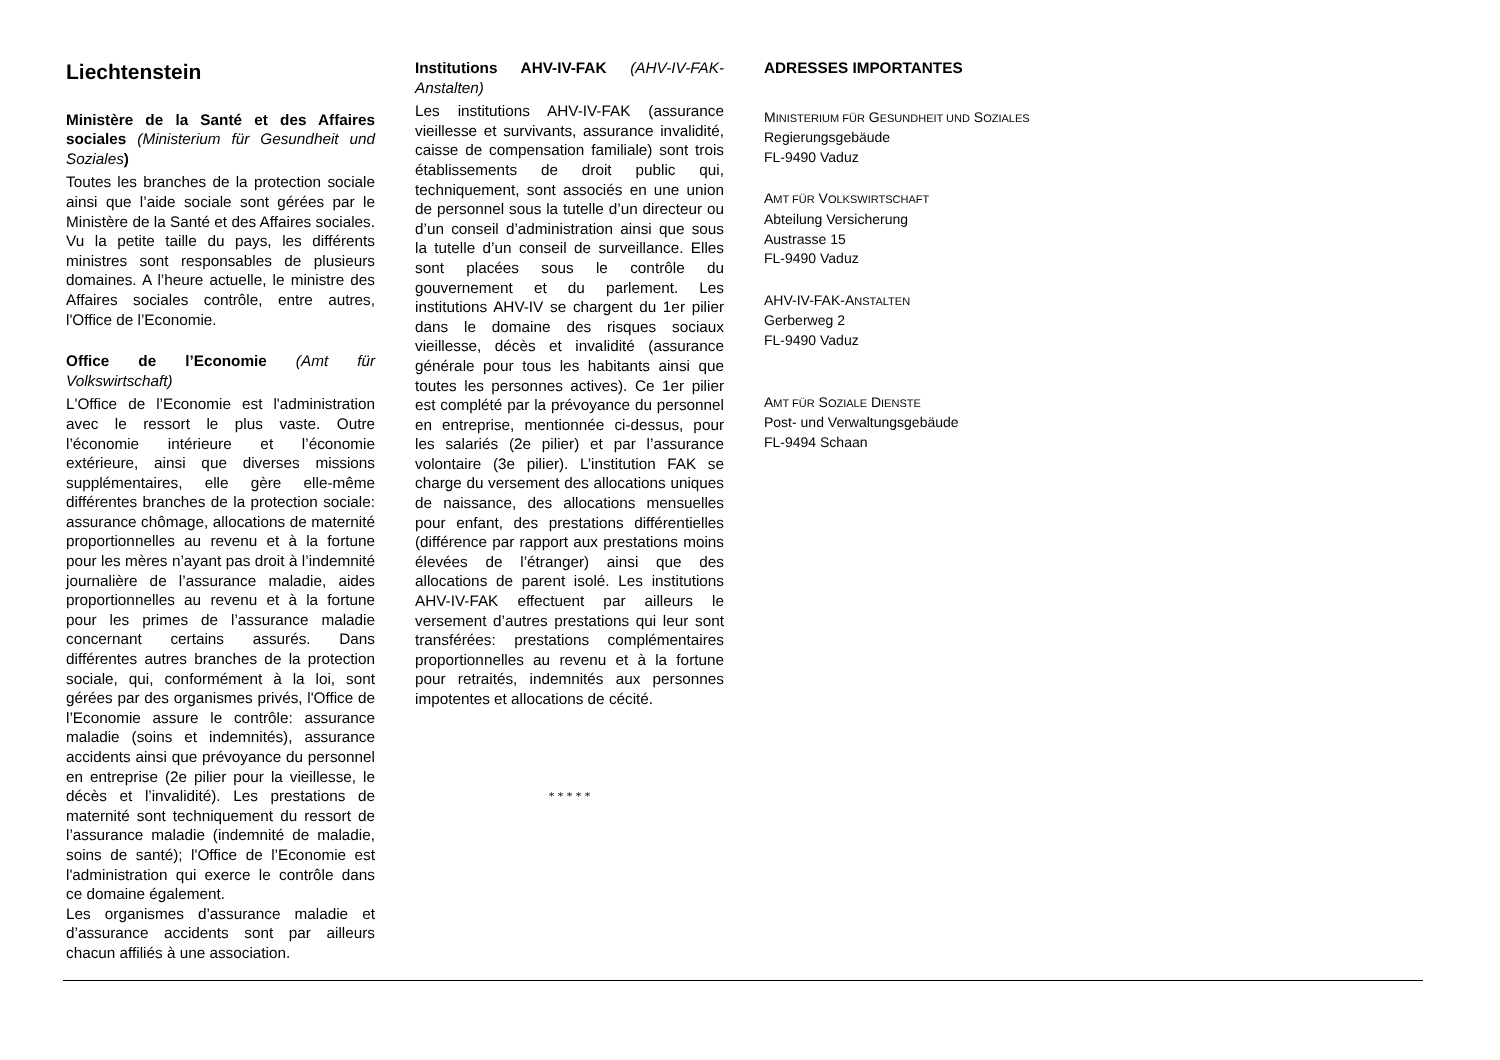Liechtenstein
Ministère de la Santé et des Affaires sociales (Ministerium für Gesundheit und Soziales)
Toutes les branches de la protection sociale ainsi que l’aide sociale sont gérées par le Ministère de la Santé et des Affaires sociales. Vu la petite taille du pays, les différents ministres sont responsables de plusieurs domaines. A l’heure actuelle, le ministre des Affaires sociales contrôle, entre autres, l'Office de l’Economie.
Office de l’Economie (Amt für Volkswirtschaft)
L'Office de l’Economie est l'administration avec le ressort le plus vaste. Outre l’économie intérieure et l’économie extérieure, ainsi que diverses missions supplémentaires, elle gère elle-même différentes branches de la protection sociale: assurance chômage, allocations de maternité proportionnelles au revenu et à la fortune pour les mères n’ayant pas droit à l’indemnité journalière de l’assurance maladie, aides proportionnelles au revenu et à la fortune pour les primes de l’assurance maladie concernant certains assurés. Dans différentes autres branches de la protection sociale, qui, conformément à la loi, sont gérées par des organismes privés, l'Office de l’Economie assure le contrôle: assurance maladie (soins et indemnités), assurance accidents ainsi que prévoyance du personnel en entreprise (2e pilier pour la vieillesse, le décès et l’invalidité). Les prestations de maternité sont techniquement du ressort de l’assurance maladie (indemnité de maladie, soins de santé); l'Office de l’Economie est l'administration qui exerce le contrôle dans ce domaine également.
Les organismes d’assurance maladie et d’assurance accidents sont par ailleurs chacun affiliés à une association.
Institutions AHV-IV-FAK (AHV-IV-FAK-Anstalten)
Les institutions AHV-IV-FAK (assurance vieillesse et survivants, assurance invalidité, caisse de compensation familiale) sont trois établissements de droit public qui, techniquement, sont associés en une union de personnel sous la tutelle d’un directeur ou d’un conseil d’administration ainsi que sous la tutelle d’un conseil de surveillance. Elles sont placées sous le contrôle du gouvernement et du parlement. Les institutions AHV-IV se chargent du 1er pilier dans le domaine des risques sociaux vieillesse, décès et invalidité (assurance générale pour tous les habitants ainsi que toutes les personnes actives). Ce 1er pilier est complété par la prévoyance du personnel en entreprise, mentionnée ci-dessus, pour les salariés (2e pilier) et par l’assurance volontaire (3e pilier). L’institution FAK se charge du versement des allocations uniques de naissance, des allocations mensuelles pour enfant, des prestations différentielles (différence par rapport aux prestations moins élevées de l’étranger) ainsi que des allocations de parent isolé. Les institutions AHV-IV-FAK effectuent par ailleurs le versement d’autres prestations qui leur sont transférées: prestations complémentaires proportionnelles au revenu et à la fortune pour retraités, indemnités aux personnes impotentes et allocations de cécité.
* * * * *
ADRESSES IMPORTANTES
MINISTERIUM FÜR GESUNDHEIT UND SOZIALES
Regierungsgebäude
FL-9490 Vaduz
AMT FÜR VOLKSWIRTSCHAFT
Abteilung Versicherung
Austrasse 15
FL-9490 Vaduz
AHV-IV-FAK-ANSTALTEN
Gerberweg 2
FL-9490 Vaduz
AMT FÜR SOZIALE DIENSTE
Post- und Verwaltungsgebäude
FL-9494 Schaan